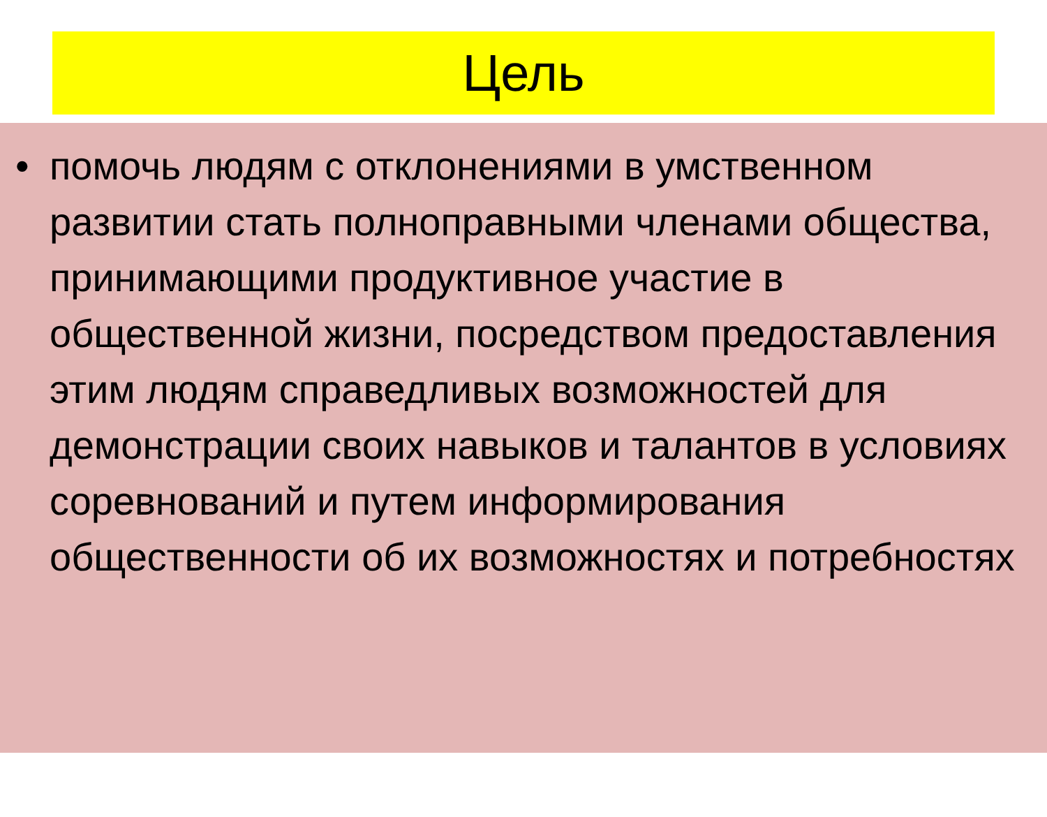Цель
• помочь людям с отклонениями в умственном развитии стать полноправными членами общества, принимающими продуктивное участие в общественной жизни, посредством предоставления этим людям справедливых возможностей для демонстрации своих навыков и талантов в условиях соревнований и путем информирования общественности об их возможностях и потребностях